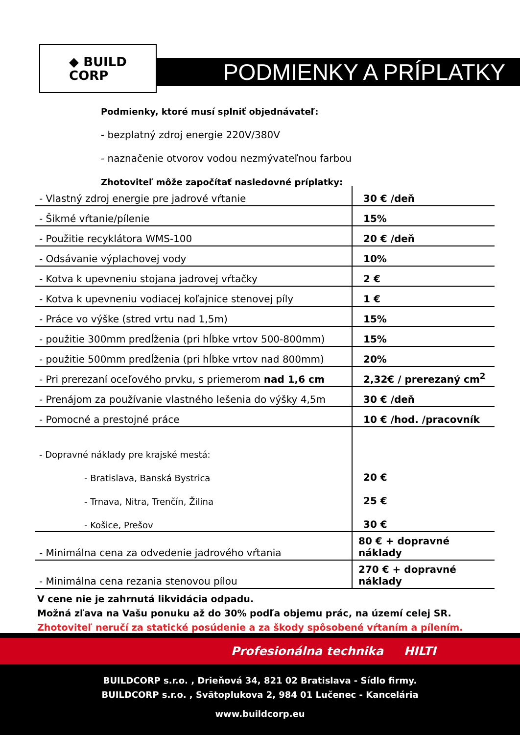◆ BUILD
CORP
PODMIENKY A PRÍPLATKY
Podmienky, ktoré musí splniť objednávateľ:
- bezplatný zdroj energie 220V/380V
- naznačenie otvorov vodou nezmývateľnou farbou
Zhotoviteľ môže započítať nasledovné príplatky:
| - Vlastný zdroj energie pre jadrové vŕtanie | 30 € /deň |
| - Šikmé vŕtanie/pílenie | 15% |
| - Použitie recyklátora WMS-100 | 20 € /deň |
| - Odsávanie výplachovej vody | 10% |
| - Kotva k upevneniu stojana jadrovej vŕtačky | 2 € |
| - Kotva k upevneniu vodiacej koľajnice stenovej píly | 1 € |
| - Práce vo výške (stred vrtu nad 1,5m) | 15% |
| - použitie 300mm predĺženia (pri hĺbke vrtov 500-800mm) | 15% |
| - použitie 500mm predĺženia (pri hĺbke vrtov nad 800mm) | 20% |
| - Pri prerezaní oceľového prvku, s priemerom nad 1,6 cm | 2,32€ / prerezaný cm<sup>2</sup> |
| - Prenájom za používanie vlastného lešenia do výšky 4,5m | 30 € /deň |
| - Pomocné a prestojné práce | 10 € /hod. /pracovník |
| - Dopravné náklady pre krajské mestá: | |
| - Bratislava, Banská Bystrica | 20 € |
| - Trnava, Nitra, Trenčín, Žilina | 25 € |
| - Košice, Prešov | 30 € |
| - Minimálna cena za odvedenie jadrového vŕtania | 80 € + dopravné náklady |
| - Minimálna cena rezania stenovou pílou | 270 € + dopravné náklady |
V cene nie je zahrnutá likvidácia odpadu.
Možná zľava na Vašu ponuku až do 30% podľa objemu prác, na území celej SR.
Zhotoviteľ neručí za statické posúdenie a za škody spôsobené vŕtaním a pílením.
Profesionálna technika HILTI
BUILDCORP s.r.o. , Drieňová 34, 821 02 Bratislava - Sídlo firmy.
BUILDCORP s.r.o. , Svätoplukova 2, 984 01 Lučenec - Kancelária
www.buildcorp.eu